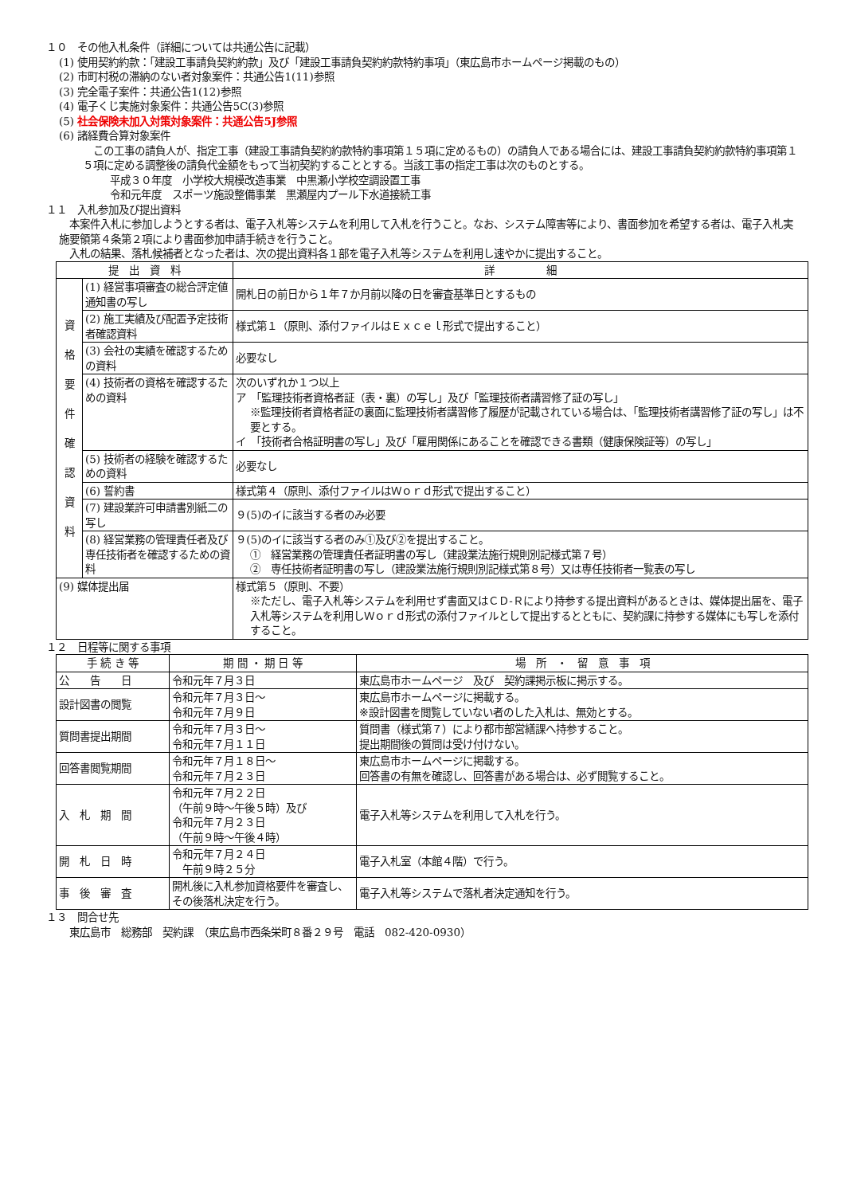１０　その他入札条件（詳細については共通公告に記載）
(1) 使用契約約款：「建設工事請負契約約款」及び「建設工事請負契約約款特約事項」（東広島市ホームページ掲載のもの）
(2) 市町村税の滞納のない者対象案件：共通公告1(11)参照
(3) 完全電子案件：共通公告1(12)参照
(4) 電子くじ実施対象案件：共通公告5C(3)参照
(5) 社会保険未加入対策対象案件：共通公告5J参照
(6) 諸経費合算対象案件
　この工事の請負人が、指定工事（建設工事請負契約約款特約事項第１５項に定めるもの）の請負人である場合には、建設工事請負契約約款特約事項第１５項に定める調整後の請負代金額をもって当初契約することとする。当該工事の指定工事は次のものとする。
平成３０年度　小学校大規模改造事業　中黒瀬小学校空調設置工事
令和元年度　スポーツ施設整備事業　黒瀬屋内プール下水道接続工事
１１　入札参加及び提出資料
　本案件入札に参加しようとする者は、電子入札等システムを利用して入札を行うこと。なお、システム障害等により、書面参加を希望する者は、電子入札実施要領第４条第２項により書面参加申請手続きを行うこと。
　入札の結果、落札候補者となった者は、次の提出資料各１部を電子入札等システムを利用し速やかに提出すること。
| 提 出 資 料 | | 詳 細 |
| --- | --- | --- |
| 資 格 要 件 確 認 資 料 | (1) 経営事項審査の総合評定値通知書の写し | 開札日の前日から１年７か月前以降の日を審査基準日とするもの |
| | (2) 施工実績及び配置予定技術者確認資料 | 様式第１（原則、添付ファイルはＥｘｃｅｌ形式で提出すること） |
| | (3) 会社の実績を確認するための資料 | 必要なし |
| | (4) 技術者の資格を確認するための資料 | 次のいずれか１つ以上 ア 「監理技術者資格者証（表・裏）の写し」及び「監理技術者講習修了証の写し」 ※監理技術者資格者証の裏面に監理技術者講習修了履歴が記載されている場合は、「監理技術者講習修了証の写し」は不要とする。 イ 「技術者合格証明書の写し」及び「雇用関係にあることを確認できる書類（健康保険証等）の写し」 |
| | (5) 技術者の経験を確認するための資料 | 必要なし |
| | (6) 誓約書 | 様式第４（原則、添付ファイルはＷｏｒｄ形式で提出すること） |
| | (7) 建設業許可申請書別紙二の写し | ９(5)のイに該当する者のみ必要 |
| | (8) 経営業務の管理責任者及び専任技術者を確認するための資料 | ９(5)のイに該当する者のみ①及び②を提出すること。 ① 経営業務の管理責任者証明書の写し（建設業法施行規則別記様式第７号） ② 専任技術者証明書の写し（建設業法施行規則別記様式第８号）又は専任技術者一覧表の写し |
| (9) 媒体提出届 | | 様式第５（原則、不要） ※ただし、電子入札等システムを利用せず書面又はＣＤ-Ｒにより持参する提出資料があるときは、媒体提出届を、電子入札等システムを利用しＷｏｒｄ形式の添付ファイルとして提出するとともに、契約課に持参する媒体にも写しを添付すること。 |
１２　日程等に関する事項
| 手 続 き 等 | 期 間 ・ 期 日 等 | 場 所 ・ 留 意 事 項 |
| --- | --- | --- |
| 公 告 日 | 令和元年７月３日 | 東広島市ホームページ 及び 契約課掲示板に掲示する。 |
| 設計図書の閲覧 | 令和元年７月３日～ 令和元年７月９日 | 東広島市ホームページに掲載する。 ※設計図書を閲覧していない者のした入札は、無効とする。 |
| 質問書提出期間 | 令和元年７月３日～ 令和元年７月１１日 | 質問書（様式第７）により都市部営繕課へ持参すること。 提出期間後の質問は受け付けない。 |
| 回答書閲覧期間 | 令和元年７月１８日～ 令和元年７月２３日 | 東広島市ホームページに掲載する。 回答書の有無を確認し、回答書がある場合は、必ず閲覧すること。 |
| 入 札 期 間 | 令和元年７月２２日 （午前９時～午後５時）及び 令和元年７月２３日 （午前９時～午後４時） | 電子入札等システムを利用して入札を行う。 |
| 開 札 日 時 | 令和元年７月２４日 午前９時２５分 | 電子入札室（本館４階）で行う。 |
| 事 後 審 査 | 開札後に入札参加資格要件を審査し、その後落札決定を行う。 | 電子入札等システムで落札者決定通知を行う。 |
１３　問合せ先
　東広島市　総務部　契約課　（東広島市西条栄町８番２９号　電話　082-420-0930）